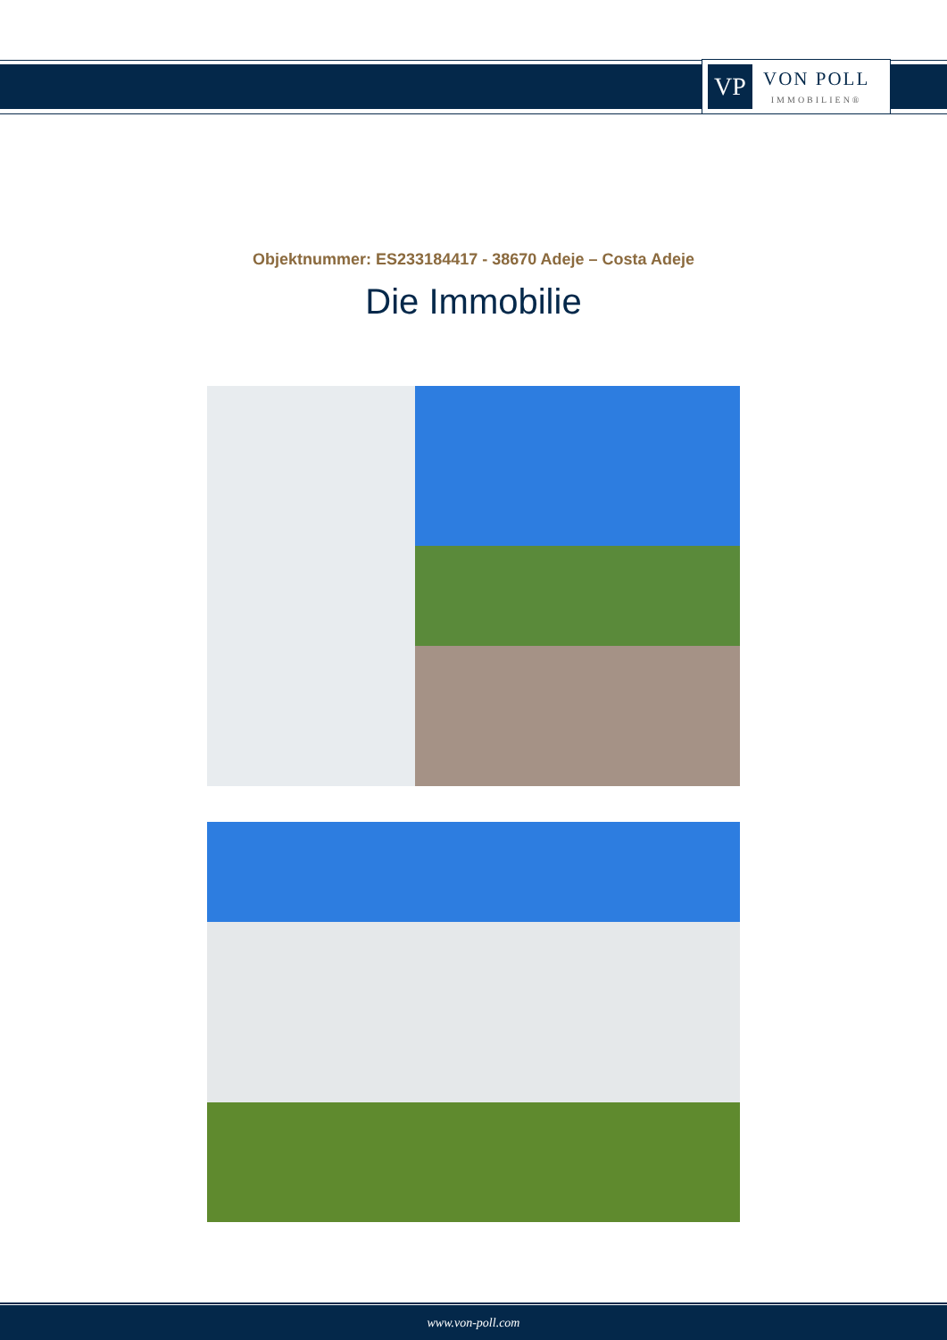VP
VON POLL
IMMOBILIEN®
Objektnummer: ES233184417 - 38670 Adeje – Costa Adeje
Die Immobilie
www.von-poll.com